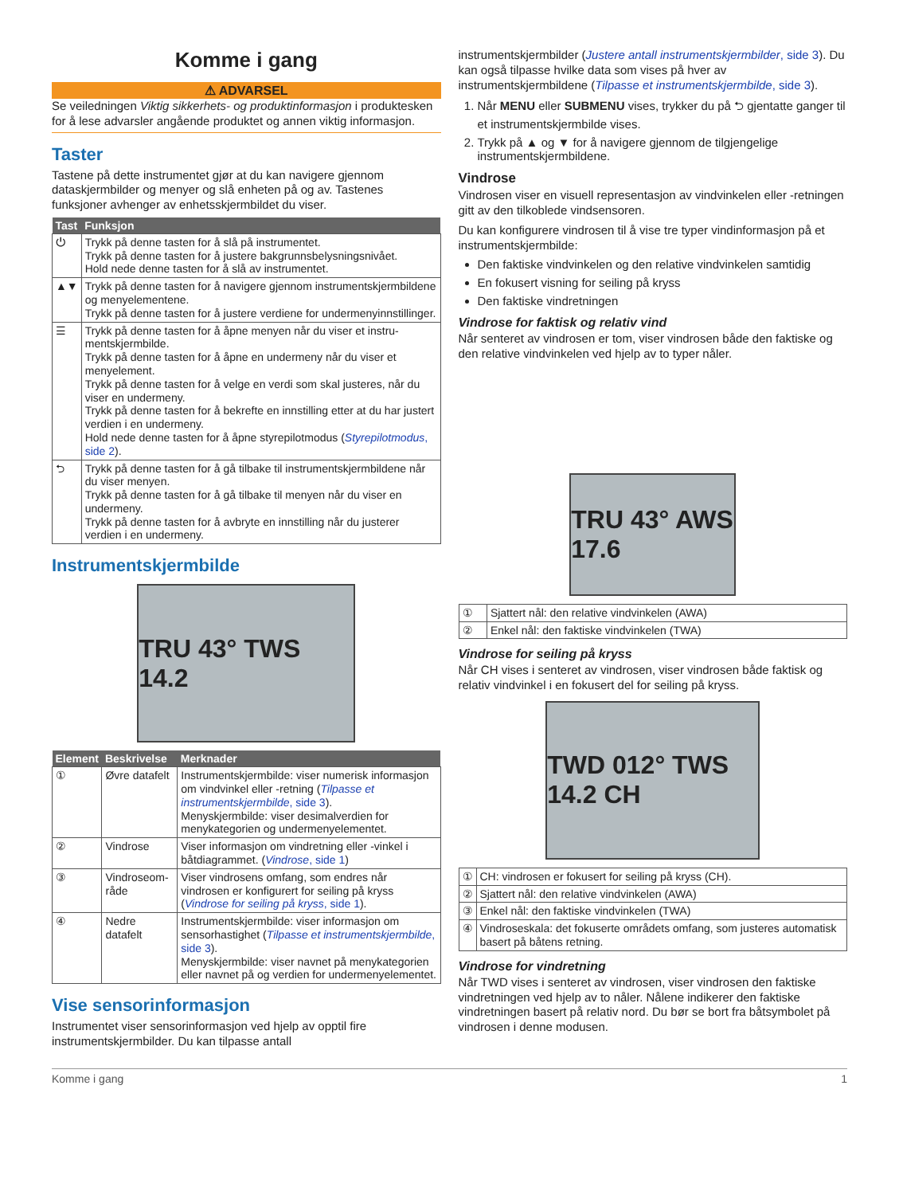Komme i gang
⚠ ADVARSEL
Se veiledningen Viktig sikkerhets- og produktinformasjon i produktesken for å lese advarsler angående produktet og annen viktig informasjon.
Taster
Tastene på dette instrumentet gjør at du kan navigere gjennom dataskjermbilder og menyer og slå enheten på og av. Tastenes funksjoner avhenger av enhetsskjermbildet du viser.
| Tast | Funksjon |
| --- | --- |
| ⏻ | Trykk på denne tasten for å slå på instrumentet. Trykk på denne tasten for å justere bakgrunnsbelysningsnivået. Hold nede denne tasten for å slå av instrumentet. |
| ▲▼ | Trykk på denne tasten for å navigere gjennom instrumentskjerm­bildene og menyelementene. Trykk på denne tasten for å justere verdiene for undermenyinn­stillinger. |
| ☰ | Trykk på denne tasten for å åpne menyen når du viser et instru­mentskjermbilde. Trykk på denne tasten for å åpne en undermeny når du viser et menyelement. Trykk på denne tasten for å velge en verdi som skal justeres, når du viser en undermeny. Trykk på denne tasten for å bekrefte en innstilling etter at du har justert verdien i en undermeny. Hold nede denne tasten for å åpne styrepilotmodus ( Styrepilot­modus , side 2 ). |
| ⮌ | Trykk på denne tasten for å gå tilbake til instrumentskjermbildene når du viser menyen. Trykk på denne tasten for å gå tilbake til menyen når du viser en undermeny. Trykk på denne tasten for å avbryte en innstilling når du justerer verdien i en undermeny. |
Instrumentskjermbilde
TRU 43° TWS 14.2
| Element | Beskrivelse | Merknader |
| --- | --- | --- |
| ① | Øvre datafelt | Instrumentskjermbilde: viser numerisk infor­masjon om vindvinkel eller -retning ( Tilpasse et instrumentskjermbilde , side 3 ). Menyskjermbilde: viser desimalverdien for menykategorien og undermenyelementet. |
| ② | Vindrose | Viser informasjon om vindretning eller -vinkel i båtdiagrammet. ( Vindrose , side 1 ) |
| ③ | Vindroseom­råde | Viser vindrosens omfang, som endres når vindrosen er konfigurert for seiling på kryss ( Vindrose for seiling på kryss , side 1 ). |
| ④ | Nedre datafelt | Instrumentskjermbilde: viser informasjon om sensorhastighet ( Tilpasse et instruments­kjermbilde , side 3 ). Menyskjermbilde: viser navnet på menykate­gorien eller navnet på og verdien for under­menyelementet. |
Vise sensorinformasjon
Instrumentet viser sensorinformasjon ved hjelp av opptil fire instrumentskjermbilder. Du kan tilpasse antall
instrumentskjermbilder (Justere antall instrumentskjermbilder, side 3). Du kan også tilpasse hvilke data som vises på hver av instrumentskjermbildene (Tilpasse et instrumentskjermbilde, side 3).
1. Når MENU eller SUBMENU vises, trykker du på ⮌ gjentatte ganger til et instrumentskjermbilde vises.
2. Trykk på ▲ og ▼ for å navigere gjennom de tilgjengelige instrumentskjermbildene.
Vindrose
Vindrosen viser en visuell representasjon av vindvinkelen eller -retningen gitt av den tilkoblede vindsensoren.
Du kan konfigurere vindrosen til å vise tre typer vindinformasjon på et instrumentskjermbilde:
Den faktiske vindvinkelen og den relative vindvinkelen samtidig
En fokusert visning for seiling på kryss
Den faktiske vindretningen
Vindrose for faktisk og relativ vind
Når senteret av vindrosen er tom, viser vindrosen både den faktiske og den relative vindvinkelen ved hjelp av to typer nåler.
TRU 43° AWS 17.6
| ① | Sjattert nål: den relative vindvinkelen (AWA) |
| ② | Enkel nål: den faktiske vindvinkelen (TWA) |
Vindrose for seiling på kryss
Når CH vises i senteret av vindrosen, viser vindrosen både faktisk og relativ vindvinkel i en fokusert del for seiling på kryss.
TWD 012° TWS 14.2 CH
| ① | CH: vindrosen er fokusert for seiling på kryss (CH). |
| ② | Sjattert nål: den relative vindvinkelen (AWA) |
| ③ | Enkel nål: den faktiske vindvinkelen (TWA) |
| ④ | Vindroseskala: det fokuserte områdets omfang, som justeres auto­matisk basert på båtens retning. |
Vindrose for vindretning
Når TWD vises i senteret av vindrosen, viser vindrosen den faktiske vindretningen ved hjelp av to nåler. Nålene indikerer den faktiske vindretningen basert på relativ nord. Du bør se bort fra båtsymbolet på vindrosen i denne modusen.
Komme i gang 1